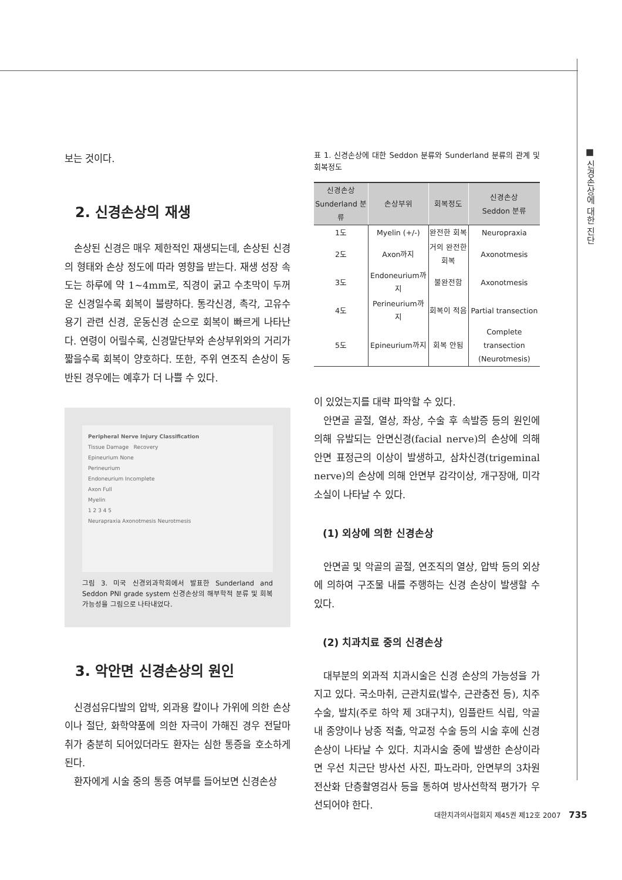■ 신경손상에 대한 진단
보는 것이다.
2. 신경손상의 재생
손상된 신경은 매우 제한적인 재생되는데, 손상된 신경의 형태와 손상 정도에 따라 영향을 받는다. 재생 성장 속도는 하루에 약 1~4mm로, 직경이 굵고 수초막이 두꺼운 신경일수록 회복이 불량하다. 통각신경, 촉각, 고유수용기 관련 신경, 운동신경 순으로 회복이 빠르게 나타난다. 연령이 어릴수록, 신경말단부와 손상부위와의 거리가 짧을수록 회복이 양호하다. 또한, 주위 연조직 손상이 동반된 경우에는 예후가 더 나쁠 수 있다.
Peripheral Nerve Injury Classification
Tissue Damage Recovery
Epineurium None
Perineurium
Endoneurium Incomplete
Axon Full
Myelin
1 2 3 4 5
Neurapraxia Axonotmesis Neurotmesis
그림 3. 미국 신경외과학회에서 발표한 Sunderland and Seddon PNI grade system 신경손상의 해부학적 분류 및 회복 가능성을 그림으로 나타내었다.
3. 악안면 신경손상의 원인
신경섬유다발의 압박, 외과용 칼이나 가위에 의한 손상이나 절단, 화학약품에 의한 자극이 가해진 경우 전달마취가 충분히 되어있더라도 환자는 심한 통증을 호소하게 된다.
환자에게 시술 중의 통증 여부를 들어보면 신경손상
표 1. 신경손상에 대한 Seddon 분류와 Sunderland 분류의 관계 및 회복정도
| 신경손상 Sunderland 분류 | 손상부위 | 회복정도 | 신경손상 Seddon 분류 |
| --- | --- | --- | --- |
| 1도 | Myelin (+/-) | 완전한 회복 | Neuropraxia |
| 2도 | Axon까지 | 거의 완전한 회복 | Axonotmesis |
| 3도 | Endoneurium까지 | 불완전함 | Axonotmesis |
| 4도 | Perineurium까지 | 회복이 적음 | Partial transection |
| 5도 | Epineurium까지 | 회복 안됨 | Complete transection (Neurotmesis) |
이 있었는지를 대략 파악할 수 있다.
안면골 골절, 열상, 좌상, 수술 후 속발증 등의 원인에 의해 유발되는 안면신경(facial nerve)의 손상에 의해 안면 표정근의 이상이 발생하고, 삼차신경(trigeminal nerve)의 손상에 의해 안면부 감각이상, 개구장애, 미각소실이 나타날 수 있다.
(1) 외상에 의한 신경손상
안면골 및 악골의 골절, 연조직의 열상, 압박 등의 외상에 의하여 구조물 내를 주행하는 신경 손상이 발생할 수 있다.
(2) 치과치료 중의 신경손상
대부분의 외과적 치과시술은 신경 손상의 가능성을 가지고 있다. 국소마취, 근관치료(발수, 근관충전 등), 치주수술, 발치(주로 하악 제 3대구치), 임플란트 식립, 악골 내 종양이나 낭종 적출, 악교정 수술 등의 시술 후에 신경 손상이 나타날 수 있다. 치과시술 중에 발생한 손상이라면 우선 치근단 방사선 사진, 파노라마, 안면부의 3차원 전산화 단층촬영검사 등을 통하여 방사선학적 평가가 우선되어야 한다.
대한치과의사협회지 제45권 제12호 2007 735